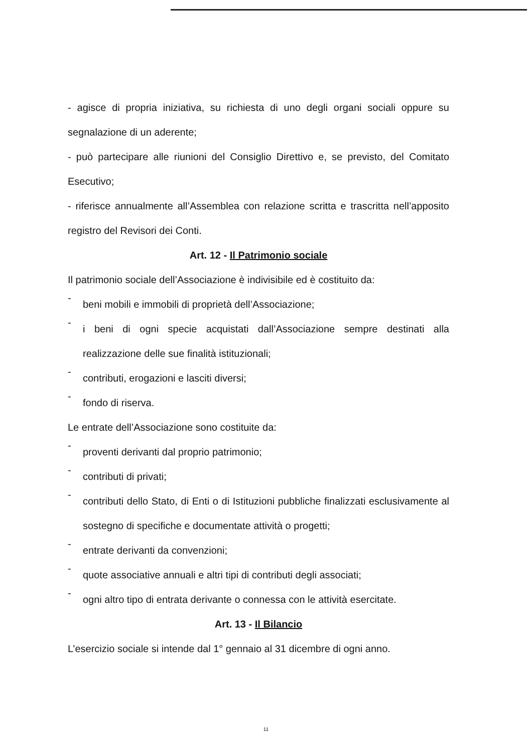- agisce di propria iniziativa, su richiesta di uno degli organi sociali oppure su segnalazione di un aderente;
- può partecipare alle riunioni del Consiglio Direttivo e, se previsto, del Comitato Esecutivo;
- riferisce annualmente all’Assemblea con relazione scritta e trascritta nell’apposito registro del Revisori dei Conti.
Art. 12 - Il Patrimonio sociale
Il patrimonio sociale dell’Associazione è indivisibile ed è costituito da:
- beni mobili e immobili di proprietà dell’Associazione;
- i beni di ogni specie acquistati dall’Associazione sempre destinati alla realizzazione delle sue finalità istituzionali;
- contributi, erogazioni e lasciti diversi;
- fondo di riserva.
Le entrate dell’Associazione sono costituite da:
- proventi derivanti dal proprio patrimonio;
- contributi di privati;
- contributi dello Stato, di Enti o di Istituzioni pubbliche finalizzati esclusivamente al sostegno di specifiche e documentate attività o progetti;
- entrate derivanti da convenzioni;
- quote associative annuali e altri tipi di contributi degli associati;
- ogni altro tipo di entrata derivante o connessa con le attività esercitate.
Art. 13 - Il Bilancio
L’esercizio sociale si intende dal 1° gennaio al 31 dicembre di ogni anno.
11